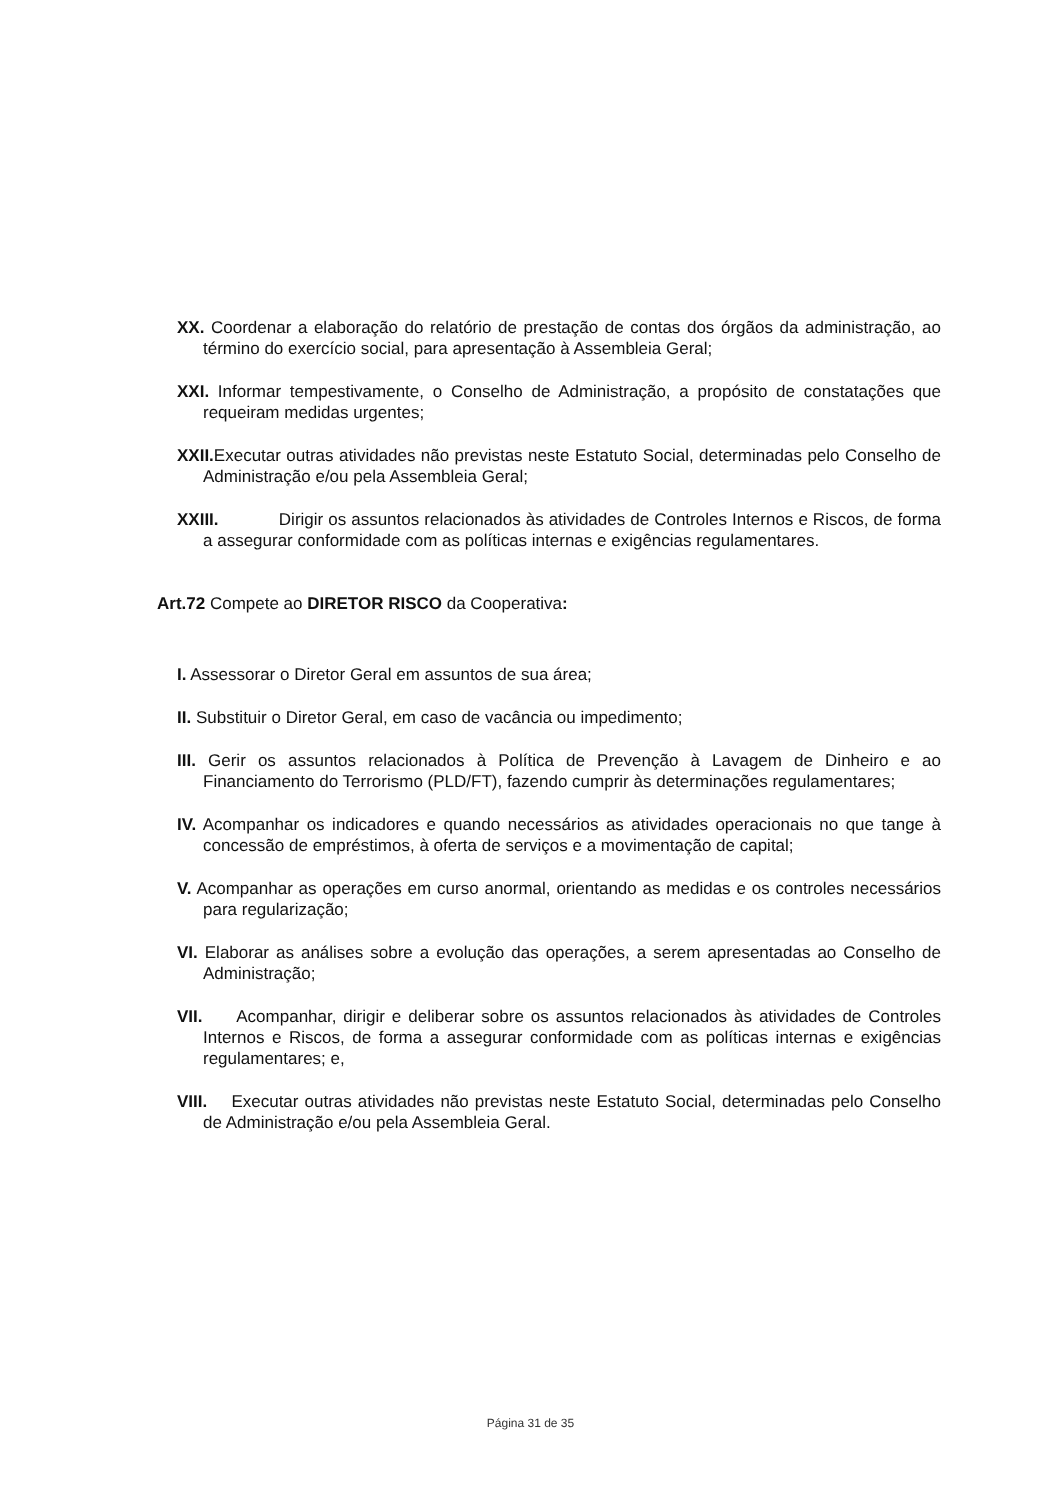XX. Coordenar a elaboração do relatório de prestação de contas dos órgãos da administração, ao término do exercício social, para apresentação à Assembleia Geral;
XXI. Informar tempestivamente, o Conselho de Administração, a propósito de constatações que requeiram medidas urgentes;
XXII. Executar outras atividades não previstas neste Estatuto Social, determinadas pelo Conselho de Administração e/ou pela Assembleia Geral;
XXIII. Dirigir os assuntos relacionados às atividades de Controles Internos e Riscos, de forma a assegurar conformidade com as políticas internas e exigências regulamentares.
Art.72 Compete ao DIRETOR RISCO da Cooperativa:
I. Assessorar o Diretor Geral em assuntos de sua área;
II. Substituir o Diretor Geral, em caso de vacância ou impedimento;
III. Gerir os assuntos relacionados à Política de Prevenção à Lavagem de Dinheiro e ao Financiamento do Terrorismo (PLD/FT), fazendo cumprir às determinações regulamentares;
IV. Acompanhar os indicadores e quando necessários as atividades operacionais no que tange à concessão de empréstimos, à oferta de serviços e a movimentação de capital;
V. Acompanhar as operações em curso anormal, orientando as medidas e os controles necessários para regularização;
VI. Elaborar as análises sobre a evolução das operações, a serem apresentadas ao Conselho de Administração;
VII. Acompanhar, dirigir e deliberar sobre os assuntos relacionados às atividades de Controles Internos e Riscos, de forma a assegurar conformidade com as políticas internas e exigências regulamentares; e,
VIII. Executar outras atividades não previstas neste Estatuto Social, determinadas pelo Conselho de Administração e/ou pela Assembleia Geral.
Página 31 de 35